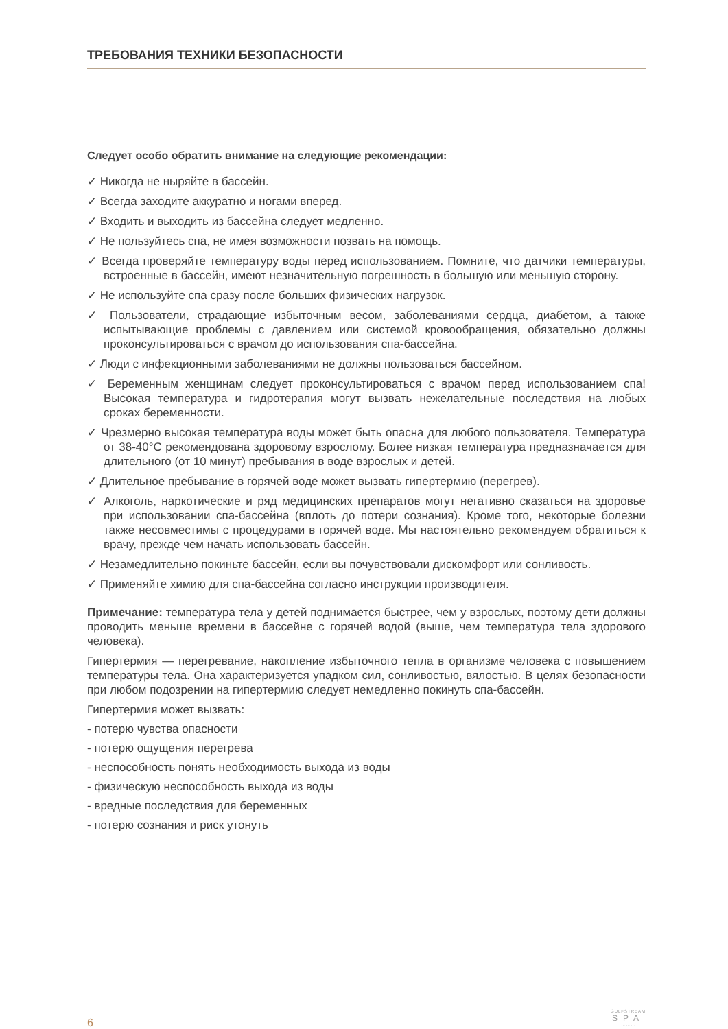ТРЕБОВАНИЯ ТЕХНИКИ БЕЗОПАСНОСТИ
Следует особо обратить внимание на следующие рекомендации:
✓ Никогда не ныряйте в бассейн.
✓ Всегда заходите аккуратно и ногами вперед.
✓ Входить и выходить из бассейна следует медленно.
✓ Не пользуйтесь спа, не имея возможности позвать на помощь.
✓ Всегда проверяйте температуру воды перед использованием. Помните, что датчики температуры, встроенные в бассейн, имеют незначительную погрешность в большую или меньшую сторону.
✓ Не используйте спа сразу после больших физических нагрузок.
✓ Пользователи, страдающие избыточным весом, заболеваниями сердца, диабетом, а также испытывающие проблемы с давлением или системой кровообращения, обязательно должны проконсультироваться с врачом до использования спа-бассейна.
✓ Люди с инфекционными заболеваниями не должны пользоваться бассейном.
✓ Беременным женщинам следует проконсультироваться с врачом перед использованием спа! Высокая температура и гидротерапия могут вызвать нежелательные последствия на любых сроках беременности.
✓ Чрезмерно высокая температура воды может быть опасна для любого пользователя. Температура от 38-40°C рекомендована здоровому взрослому. Более низкая температура предназначается для длительного (от 10 минут) пребывания в воде взрослых и детей.
✓ Длительное пребывание в горячей воде может вызвать гипертермию (перегрев).
✓ Алкоголь, наркотические и ряд медицинских препаратов могут негативно сказаться на здоровье при использовании спа-бассейна (вплоть до потери сознания). Кроме того, некоторые болезни также несовместимы с процедурами в горячей воде. Мы настоятельно рекомендуем обратиться к врачу, прежде чем начать использовать бассейн.
✓ Незамедлительно покиньте бассейн, если вы почувствовали дискомфорт или сонливость.
✓ Применяйте химию для спа-бассейна согласно инструкции производителя.
Примечание: температура тела у детей поднимается быстрее, чем у взрослых, поэтому дети должны проводить меньше времени в бассейне с горячей водой (выше, чем температура тела здорового человека).
Гипертермия — перегревание, накопление избыточного тепла в организме человека с повышением температуры тела. Она характеризуется упадком сил, сонливостью, вялостью. В целях безопасности при любом подозрении на гипертермию следует немедленно покинуть спа-бассейн.
Гипертермия может вызвать:
- потерю чувства опасности
- потерю ощущения перегрева
- неспособность понять необходимость выхода из воды
- физическую неспособность выхода из воды
- вредные последствия для беременных
- потерю сознания и риск утонуть
6
GULFSTREAM
SPA
〰〰〰